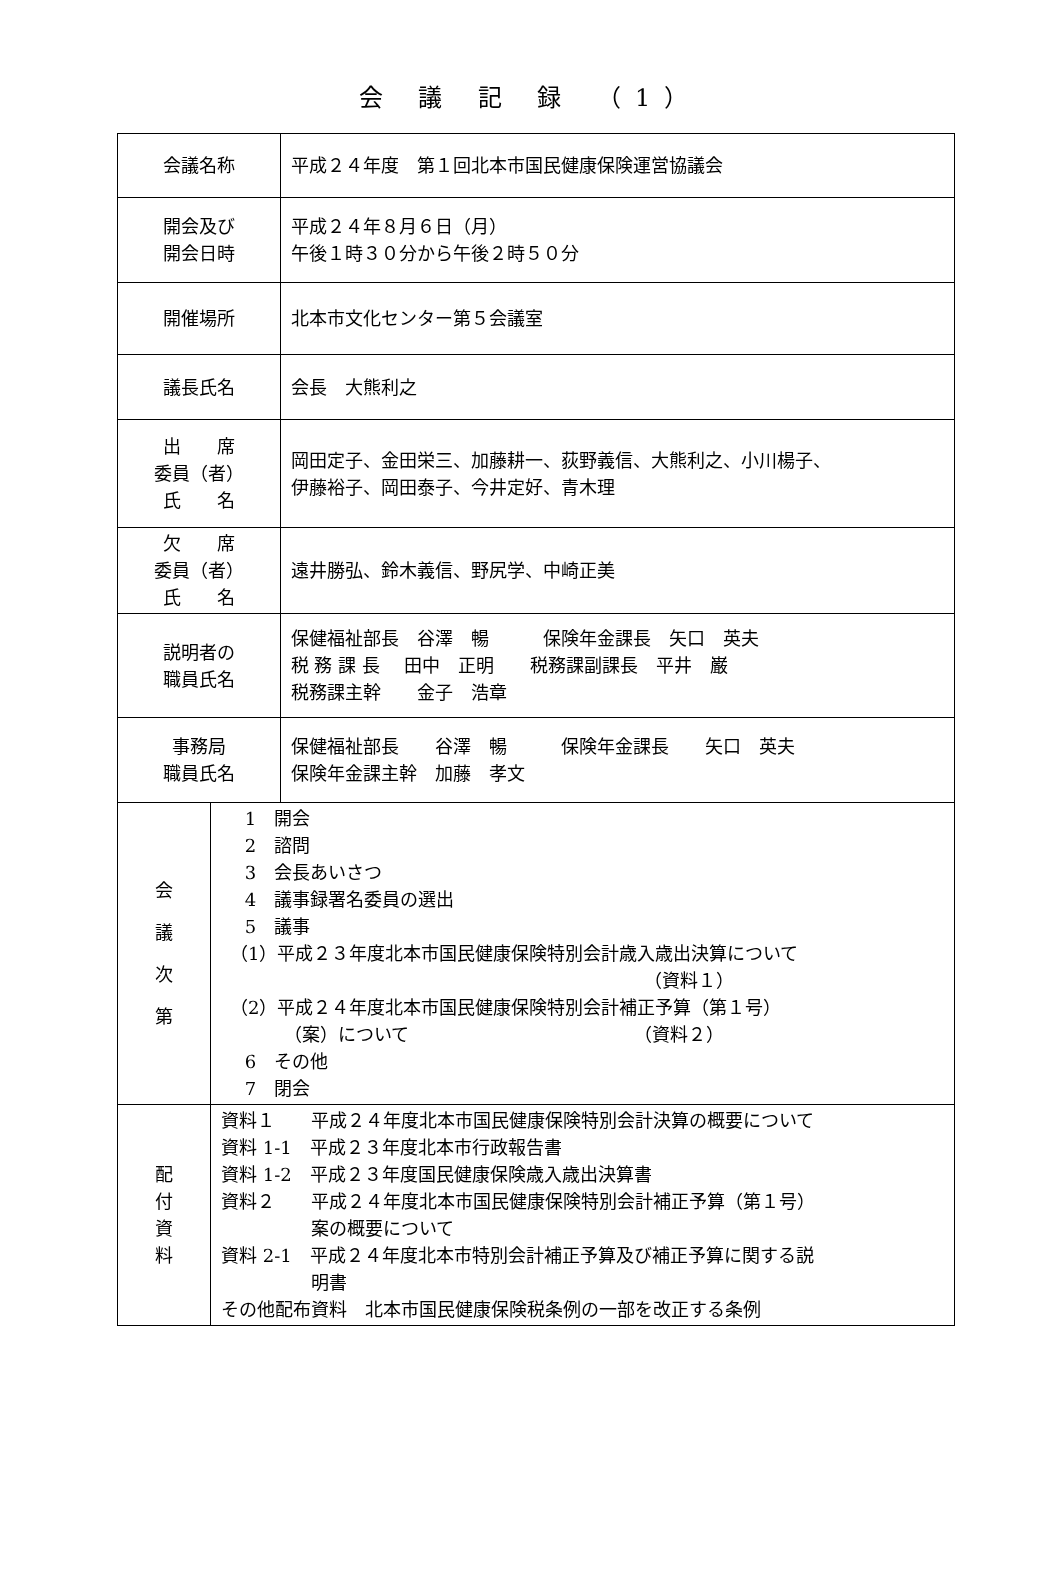会 議 記 録 （1）
| 会議名称 | | 平成２４年度 第１回北本市国民健康保険運営協議会 |
| 開会及び 開会日時 | | 平成２４年８月６日（月） 午後１時３０分から午後２時５０分 |
| 開催場所 | | 北本市文化センター第５会議室 |
| 議長氏名 | | 会長 大熊利之 |
| 出 席 委員（者） 氏 名 | | 岡田定子、金田栄三、加藤耕一、荻野義信、大熊利之、小川楊子、 伊藤裕子、岡田泰子、今井定好、青木理 |
| 欠 席 委員（者） 氏 名 | | 遠井勝弘、鈴木義信、野尻学、中崎正美 |
| 説明者の 職員氏名 | | 保健福祉部長 谷澤 暢 保険年金課長 矢口 英夫 税 務 課 長 田中 正明 税務課副課長 平井 巌 税務課主幹 金子 浩章 |
| 事務局 職員氏名 | | 保健福祉部長 谷澤 暢 保険年金課長 矢口 英夫 保険年金課主幹 加藤 孝文 |
| 会 議 次 第 | 1 開会 2 諮問 3 会長あいさつ 4 議事録署名委員の選出 5 議事 （1）平成２３年度北本市国民健康保険特別会計歳入歳出決算について （資料１） （2）平成２４年度北本市国民健康保険特別会計補正予算（第１号） （案）について （資料２） 6 その他 7 閉会 | |
| 配 付 資 料 | 資料１ 平成２４年度北本市国民健康保険特別会計決算の概要について 資料 1-1 平成２３年度北本市行政報告書 資料 1-2 平成２３年度国民健康保険歳入歳出決算書 資料２ 平成２４年度北本市国民健康保険特別会計補正予算（第１号） 案の概要について 資料 2-1 平成２４年度北本市特別会計補正予算及び補正予算に関する説 明書 その他配布資料 北本市国民健康保険税条例の一部を改正する条例 | |